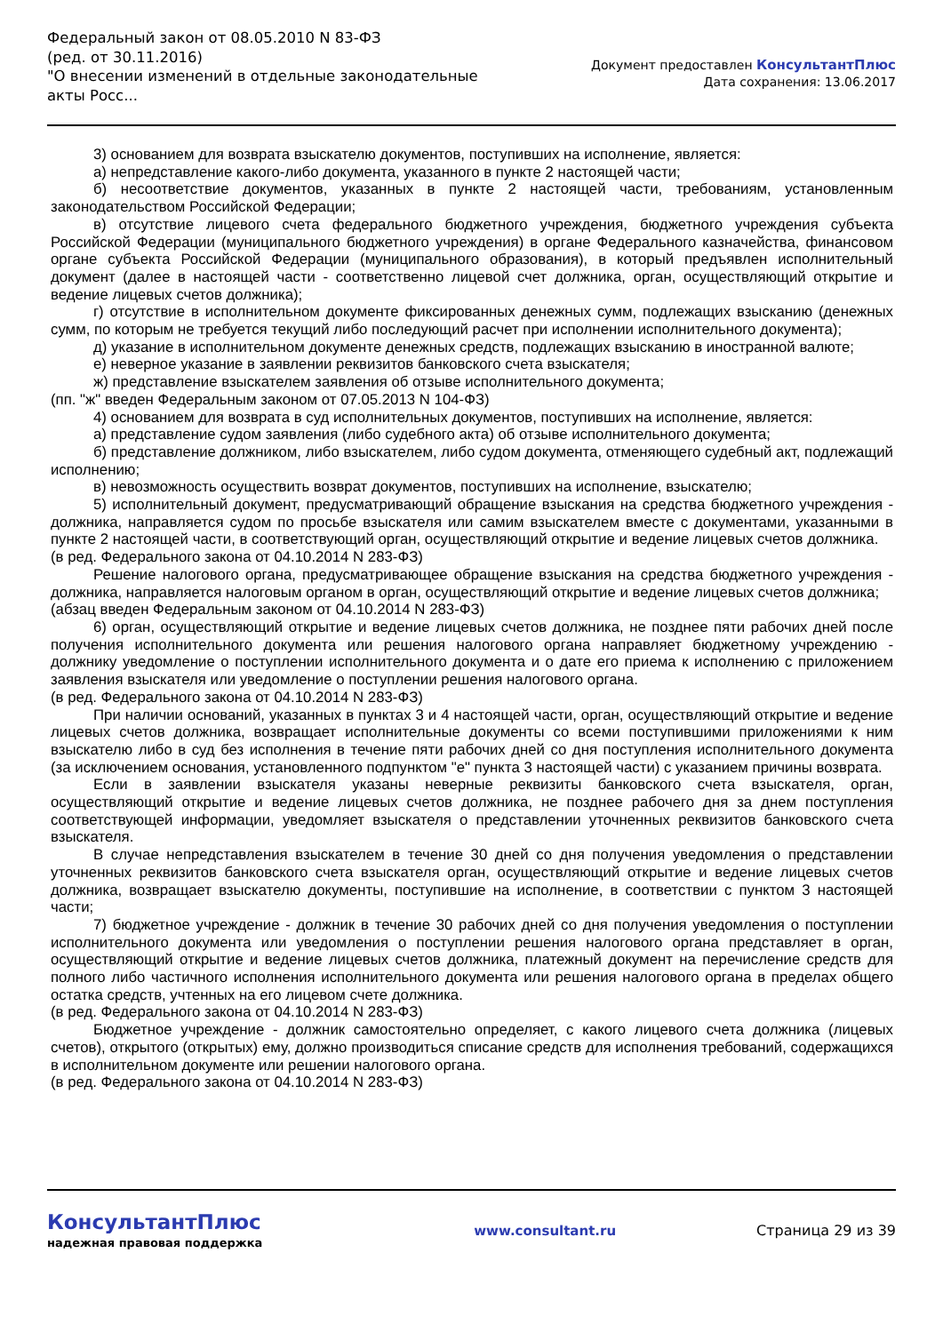Федеральный закон от 08.05.2010 N 83-ФЗ
(ред. от 30.11.2016)
"О внесении изменений в отдельные законодательные акты Росс...
Документ предоставлен КонсультантПлюс
Дата сохранения: 13.06.2017
3) основанием для возврата взыскателю документов, поступивших на исполнение, является:
а) непредставление какого-либо документа, указанного в пункте 2 настоящей части;
б) несоответствие документов, указанных в пункте 2 настоящей части, требованиям, установленным законодательством Российской Федерации;
в) отсутствие лицевого счета федерального бюджетного учреждения, бюджетного учреждения субъекта Российской Федерации (муниципального бюджетного учреждения) в органе Федерального казначейства, финансовом органе субъекта Российской Федерации (муниципального образования), в который предъявлен исполнительный документ (далее в настоящей части - соответственно лицевой счет должника, орган, осуществляющий открытие и ведение лицевых счетов должника);
г) отсутствие в исполнительном документе фиксированных денежных сумм, подлежащих взысканию (денежных сумм, по которым не требуется текущий либо последующий расчет при исполнении исполнительного документа);
д) указание в исполнительном документе денежных средств, подлежащих взысканию в иностранной валюте;
е) неверное указание в заявлении реквизитов банковского счета взыскателя;
ж) представление взыскателем заявления об отзыве исполнительного документа;
(пп. "ж" введен Федеральным законом от 07.05.2013 N 104-ФЗ)
4) основанием для возврата в суд исполнительных документов, поступивших на исполнение, является:
а) представление судом заявления (либо судебного акта) об отзыве исполнительного документа;
б) представление должником, либо взыскателем, либо судом документа, отменяющего судебный акт, подлежащий исполнению;
в) невозможность осуществить возврат документов, поступивших на исполнение, взыскателю;
5) исполнительный документ, предусматривающий обращение взыскания на средства бюджетного учреждения - должника, направляется судом по просьбе взыскателя или самим взыскателем вместе с документами, указанными в пункте 2 настоящей части, в соответствующий орган, осуществляющий открытие и ведение лицевых счетов должника.
(в ред. Федерального закона от 04.10.2014 N 283-ФЗ)
Решение налогового органа, предусматривающее обращение взыскания на средства бюджетного учреждения - должника, направляется налоговым органом в орган, осуществляющий открытие и ведение лицевых счетов должника;
(абзац введен Федеральным законом от 04.10.2014 N 283-ФЗ)
6) орган, осуществляющий открытие и ведение лицевых счетов должника, не позднее пяти рабочих дней после получения исполнительного документа или решения налогового органа направляет бюджетному учреждению - должнику уведомление о поступлении исполнительного документа и о дате его приема к исполнению с приложением заявления взыскателя или уведомление о поступлении решения налогового органа.
(в ред. Федерального закона от 04.10.2014 N 283-ФЗ)
При наличии оснований, указанных в пунктах 3 и 4 настоящей части, орган, осуществляющий открытие и ведение лицевых счетов должника, возвращает исполнительные документы со всеми поступившими приложениями к ним взыскателю либо в суд без исполнения в течение пяти рабочих дней со дня поступления исполнительного документа (за исключением основания, установленного подпунктом "е" пункта 3 настоящей части) с указанием причины возврата.
Если в заявлении взыскателя указаны неверные реквизиты банковского счета взыскателя, орган, осуществляющий открытие и ведение лицевых счетов должника, не позднее рабочего дня за днем поступления соответствующей информации, уведомляет взыскателя о представлении уточненных реквизитов банковского счета взыскателя.
В случае непредставления взыскателем в течение 30 дней со дня получения уведомления о представлении уточненных реквизитов банковского счета взыскателя орган, осуществляющий открытие и ведение лицевых счетов должника, возвращает взыскателю документы, поступившие на исполнение, в соответствии с пунктом 3 настоящей части;
7) бюджетное учреждение - должник в течение 30 рабочих дней со дня получения уведомления о поступлении исполнительного документа или уведомления о поступлении решения налогового органа представляет в орган, осуществляющий открытие и ведение лицевых счетов должника, платежный документ на перечисление средств для полного либо частичного исполнения исполнительного документа или решения налогового органа в пределах общего остатка средств, учтенных на его лицевом счете должника.
(в ред. Федерального закона от 04.10.2014 N 283-ФЗ)
Бюджетное учреждение - должник самостоятельно определяет, с какого лицевого счета должника (лицевых счетов), открытого (открытых) ему, должно производиться списание средств для исполнения требований, содержащихся в исполнительном документе или решении налогового органа.
(в ред. Федерального закона от 04.10.2014 N 283-ФЗ)
КонсультантПлюс
надежная правовая поддержка
www.consultant.ru Страница 29 из 39